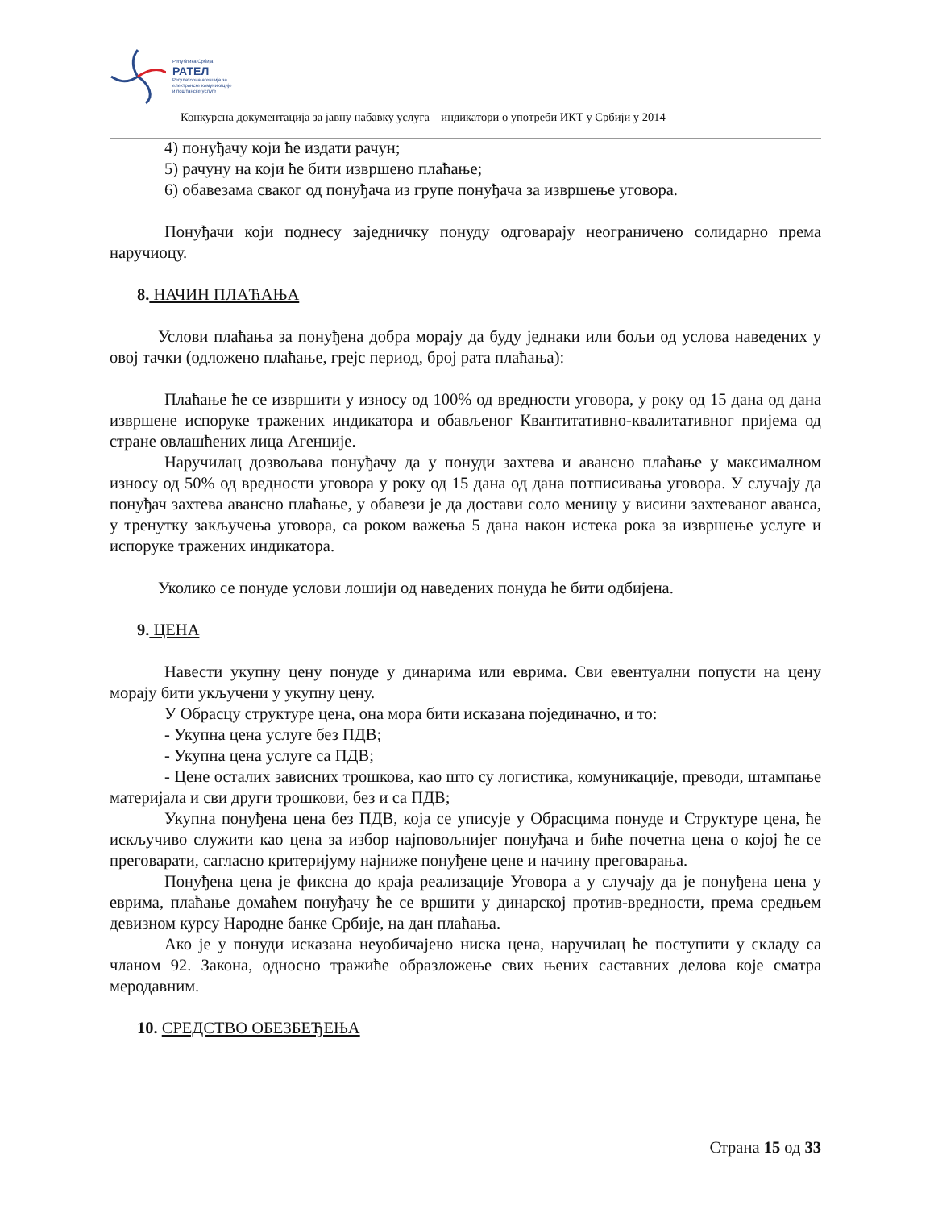Република Србија
РАТЕЛ
Регулаторна агенција за
електронске комуникације
и поштанске услуге
Конкурсна документација за јавну набавку услуга – индикатори о употреби ИКТ у Србији у 2014
4) понуђачу који ће издати рачун;
5) рачуну на који ће бити извршено плаћање;
6) обавезама сваког од понуђача из групе понуђача за извршење уговора.
Понуђачи који поднесу заједничку понуду одговарају неограничено солидарно према наручиоцу.
8. НАЧИН ПЛАЋАЊА
Услови плаћања за понуђена добра морају да буду једнаки или бољи од услова наведених у овој тачки (одложено плаћање, грејс период, број рата плаћања):
Плаћање ће се извршити у износу од 100% од вредности уговора, у року од 15 дана од дана извршене испоруке тражених индикатора и обављеног Квантитативно-квалитативног пријема од стране овлашћених лица Агенције.
Наручилац дозвољава понуђачу да у понуди захтева и авансно плаћање у максималном износу од 50% од вредности уговора у року од 15 дана од дана потписивања уговора. У случају да понуђач захтева авансно плаћање, у обавези је да достави соло меницу у висини захтеваног аванса, у тренутку закључења уговора, са роком важења 5 дана након истека рока за извршење услуге и испоруке тражених индикатора.
Уколико се понуде услови лошији од наведених понуда ће бити одбијена.
9. ЦЕНА
Навести укупну цену понуде у динарима или еврима. Сви евентуални попусти на цену морају бити укључени у укупну цену.
У Обрасцу структуре цена, она мора бити исказана појединачно, и то:
- Укупна цена услуге без ПДВ;
- Укупна цена услуге са ПДВ;
- Цене осталих зависних трошкова, као што су логистика, комуникације, преводи, штампање материјала и сви други трошкови, без и са ПДВ;
Укупна понуђена цена без ПДВ, која се уписује у Обрасцима понуде и Структуре цена, ће искључиво служити као цена за избор најповољнијег понуђача и биће почетна цена о којој ће се преговарати, сагласно критеријуму најниже понуђене цене и начину преговарања.
Понуђена цена је фиксна до краја реализације Уговора а у случају да је понуђена цена у еврима, плаћање домаћем понуђачу ће се вршити у динарској против-вредности, према средњем девизном курсу Народне банке Србије, на дан плаћања.
Ако је у понуди исказана неуобичајено ниска цена, наручилац ће поступити у складу са чланом 92. Закона, односно тражиће образложење свих њених саставних делова које сматра меродавним.
10. СРЕДСТВО ОБЕЗБЕЂЕЊА
Страна 15 од 33